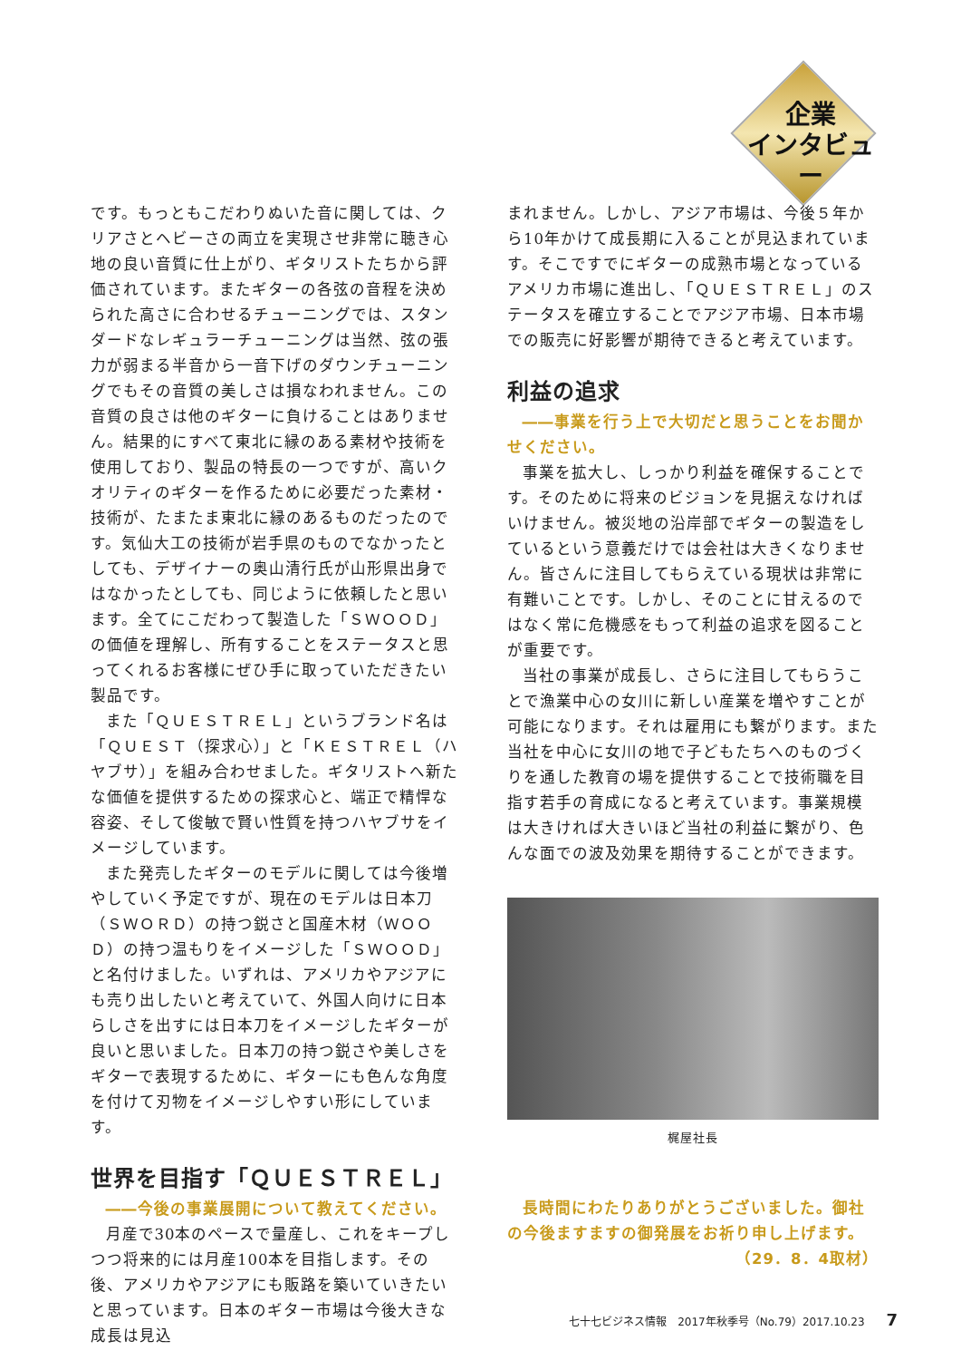企業
インタビュー
です。もっともこだわりぬいた音に関しては、クリアさとヘビーさの両立を実現させ非常に聴き心地の良い音質に仕上がり、ギタリストたちから評価されています。またギターの各弦の音程を決められた高さに合わせるチューニングでは、スタンダードなレギュラーチューニングは当然、弦の張力が弱まる半音から一音下げのダウンチューニングでもその音質の美しさは損なわれません。この音質の良さは他のギターに負けることはありません。結果的にすべて東北に縁のある素材や技術を使用しており、製品の特長の一つですが、高いクオリティのギターを作るために必要だった素材・技術が、たまたま東北に縁のあるものだったのです。気仙大工の技術が岩手県のものでなかったとしても、デザイナーの奥山清行氏が山形県出身ではなかったとしても、同じように依頼したと思います。全てにこだわって製造した「ＳＷＯＯＤ」の価値を理解し、所有することをステータスと思ってくれるお客様にぜひ手に取っていただきたい製品です。
また「ＱＵＥＳＴＲＥＬ」というブランド名は「ＱＵＥＳＴ（探求心）」と「ＫＥＳＴＲＥＬ（ハヤブサ）」を組み合わせました。ギタリストへ新たな価値を提供するための探求心と、端正で精悍な容姿、そして俊敏で賢い性質を持つハヤブサをイメージしています。
また発売したギターのモデルに関しては今後増やしていく予定ですが、現在のモデルは日本刀（ＳＷＯＲＤ）の持つ鋭さと国産木材（ＷＯＯＤ）の持つ温もりをイメージした「ＳＷＯＯＤ」と名付けました。いずれは、アメリカやアジアにも売り出したいと考えていて、外国人向けに日本らしさを出すには日本刀をイメージしたギターが良いと思いました。日本刀の持つ鋭さや美しさをギターで表現するために、ギターにも色んな角度を付けて刃物をイメージしやすい形にしています。
世界を目指す「ＱＵＥＳＴＲＥＬ」
――今後の事業展開について教えてください。
月産で30本のペースで量産し、これをキープしつつ将来的には月産100本を目指します。その後、アメリカやアジアにも販路を築いていきたいと思っています。日本のギター市場は今後大きな成長は見込
まれません。しかし、アジア市場は、今後５年から10年かけて成長期に入ることが見込まれています。そこですでにギターの成熟市場となっているアメリカ市場に進出し、「ＱＵＥＳＴＲＥＬ」のステータスを確立することでアジア市場、日本市場での販売に好影響が期待できると考えています。
利益の追求
――事業を行う上で大切だと思うことをお聞かせください。
事業を拡大し、しっかり利益を確保することです。そのために将来のビジョンを見据えなければいけません。被災地の沿岸部でギターの製造をしているという意義だけでは会社は大きくなりません。皆さんに注目してもらえている現状は非常に有難いことです。しかし、そのことに甘えるのではなく常に危機感をもって利益の追求を図ることが重要です。
当社の事業が成長し、さらに注目してもらうことで漁業中心の女川に新しい産業を増やすことが可能になります。それは雇用にも繋がります。また当社を中心に女川の地で子どもたちへのものづくりを通した教育の場を提供することで技術職を目指す若手の育成になると考えています。事業規模は大きければ大きいほど当社の利益に繋がり、色んな面での波及効果を期待することができます。
梶屋社長
長時間にわたりありがとうございました。御社の今後ますますの御発展をお祈り申し上げます。
（29．8．4取材）
七十七ビジネス情報　2017年秋季号（No.79）2017.10.23 7